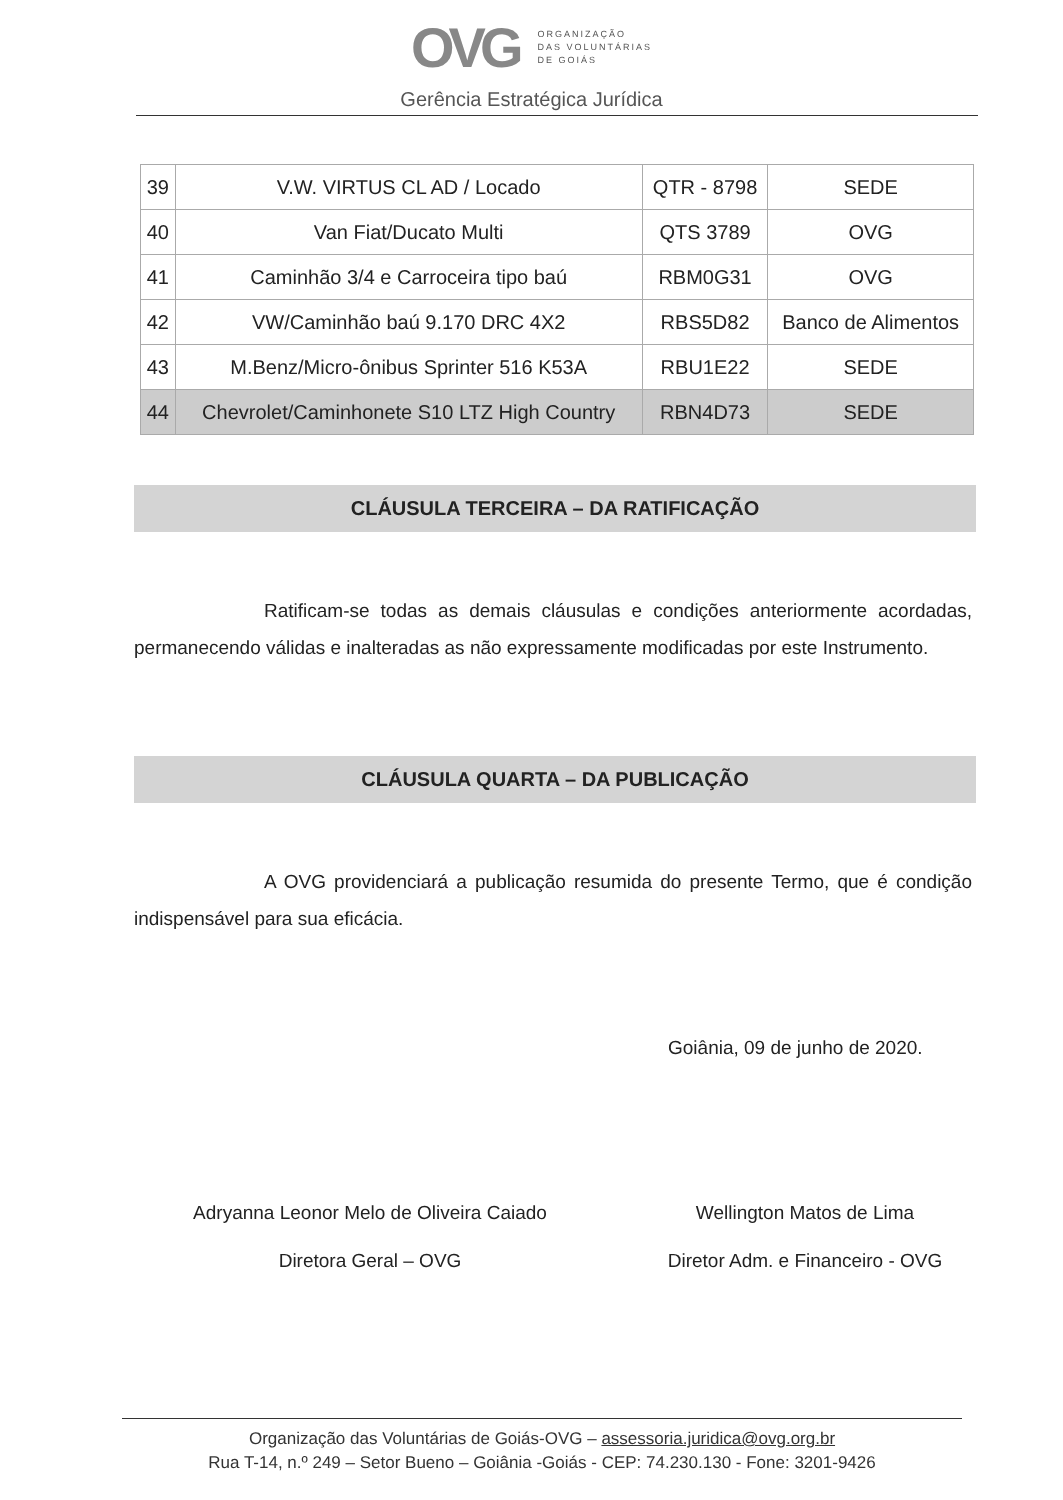OVG ORGANIZAÇÃO
DAS VOLUNTÁRIAS
DE GOIÁS
Gerência Estratégica Jurídica
| 39 | V.W. VIRTUS CL AD / Locado | QTR - 8798 | SEDE |
| 40 | Van Fiat/Ducato Multi | QTS 3789 | OVG |
| 41 | Caminhão 3/4 e Carroceira tipo baú | RBM0G31 | OVG |
| 42 | VW/Caminhão baú 9.170 DRC 4X2 | RBS5D82 | Banco de Alimentos |
| 43 | M.Benz/Micro-ônibus Sprinter 516 K53A | RBU1E22 | SEDE |
| 44 | Chevrolet/Caminhonete S10 LTZ High Country | RBN4D73 | SEDE |
CLÁUSULA TERCEIRA – DA RATIFICAÇÃO
Ratificam-se todas as demais cláusulas e condições anteriormente acordadas, permanecendo válidas e inalteradas as não expressamente modificadas por este Instrumento.
CLÁUSULA QUARTA – DA PUBLICAÇÃO
A OVG providenciará a publicação resumida do presente Termo, que é condição indispensável para sua eficácia.
Goiânia, 09 de junho de 2020.
Adryanna Leonor Melo de Oliveira Caiado
Diretora Geral – OVG
Wellington Matos de Lima
Diretor Adm. e Financeiro - OVG
Organização das Voluntárias de Goiás-OVG – assessoria.juridica@ovg.org.br
Rua T-14, n.º 249 – Setor Bueno – Goiânia -Goiás - CEP: 74.230.130 - Fone: 3201-9426